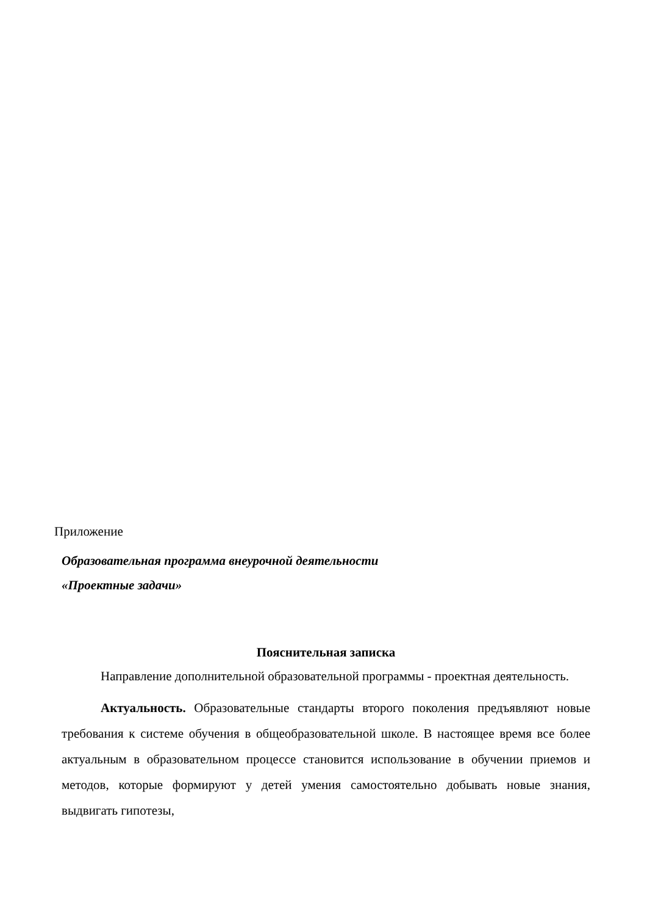Приложение
Образовательная программа внеурочной деятельности
«Проектные задачи»
Пояснительная записка
Направление дополнительной образовательной программы - проектная деятельность.
Актуальность. Образовательные стандарты второго поколения предъявляют новые требования к системе обучения в общеобразовательной школе. В настоящее время все более актуальным в образовательном процессе становится использование в обучении приемов и методов, которые формируют у детей умения самостоятельно добывать новые знания, выдвигать гипотезы,